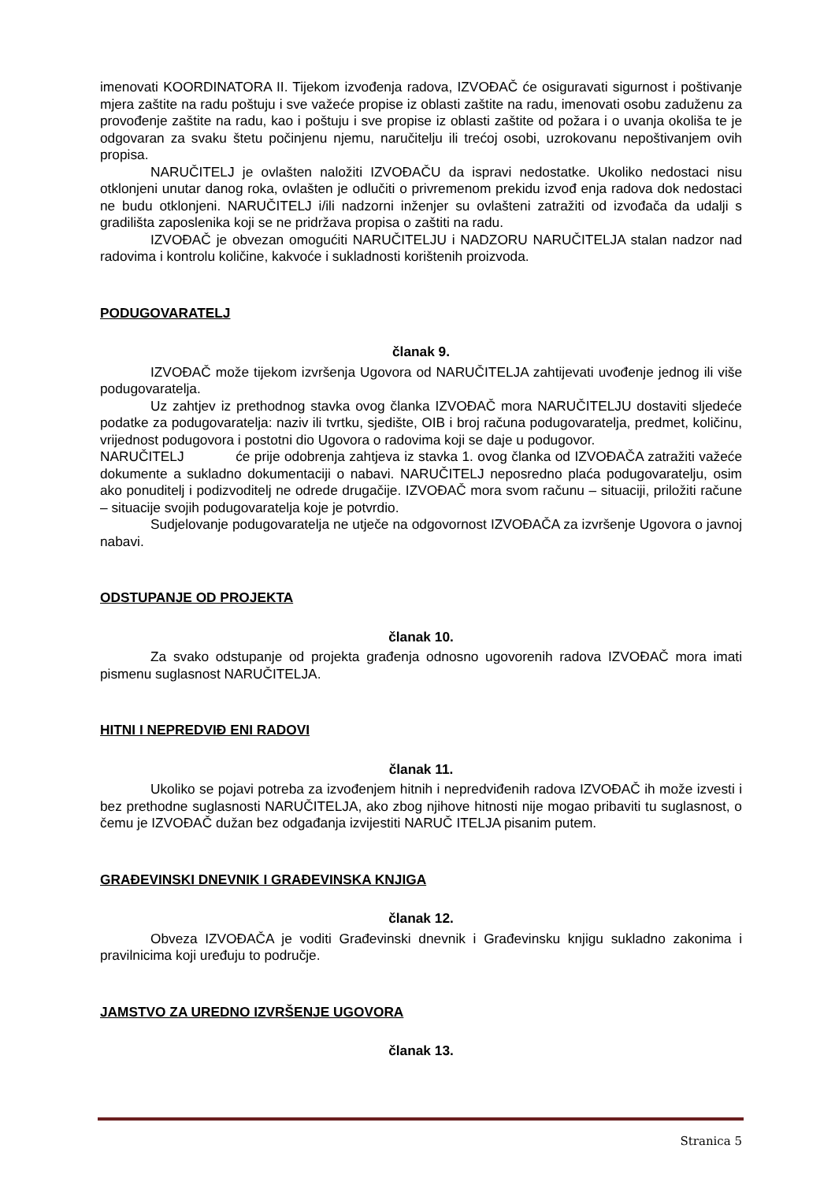imenovati KOORDINATORA II. Tijekom izvođenja radova, IZVOĐAČ će osiguravati sigurnost i poštivanje mjera zaštite na radu poštuju i sve važeće propise iz oblasti zaštite na radu, imenovati osobu zaduženu za provođenje zaštite na radu, kao i poštuju i sve propise iz oblasti zaštite od požara i o uvanja okoliša te je odgovaran za svaku štetu počinjenu njemu, naručitelju ili trećoj osobi, uzrokovanu nepoštivanjem ovih propisa.
NARUČITELJ je ovlašten naložiti IZVOĐAČU da ispravi nedostatke. Ukoliko nedostaci nisu otklonjeni unutar danog roka, ovlašten je odlučiti o privremenom prekidu izvođ enja radova dok nedostaci ne budu otklonjeni. NARUČITELJ i/ili nadzorni inženjer su ovlašteni zatražiti od izvođača da udalji s gradilišta zaposlenika koji se ne pridržava propisa o zaštiti na radu.
IZVOĐAČ je obvezan omogućiti NARUČITELJU i NADZORU NARUČITELJA stalan nadzor nad radovima i kontrolu količine, kakvoće i sukladnosti korištenih proizvoda.
PODUGOVARATELJ
članak 9.
IZVOĐAČ može tijekom izvršenja Ugovora od NARUČITELJA zahtijevati uvođenje jednog ili više podugovaratelja.
Uz zahtjev iz prethodnog stavka ovog članka IZVOĐAČ mora NARUČITELJU dostaviti sljedeće podatke za podugovaratelja: naziv ili tvrtku, sjedište, OIB i broj računa podugovaratelja, predmet, količinu, vrijednost podugovora i postotni dio Ugovora o radovima koji se daje u podugovor.
NARUČITELJ će prije odobrenja zahtjeva iz stavka 1. ovog članka od IZVOĐAČA zatražiti važeće dokumente a sukladno dokumentaciji o nabavi. NARUČITELJ neposredno plaća podugovaratelju, osim ako ponuditelj i podizvoditelj ne odrede drugačije. IZVOĐAČ mora svom računu – situaciji, priložiti račune – situacije svojih podugovaratelja koje je potvrdio.
Sudjelovanje podugovaratelja ne utječe na odgovornost IZVOĐAČA za izvršenje Ugovora o javnoj nabavi.
ODSTUPANJE OD PROJEKTA
članak 10.
Za svako odstupanje od projekta građenja odnosno ugovorenih radova IZVOĐAČ mora imati pismenu suglasnost NARUČITELJA.
HITNI I NEPREDVIĐ ENI RADOVI
članak 11.
Ukoliko se pojavi potreba za izvođenjem hitnih i nepredviđenih radova IZVOĐAČ ih može izvesti i bez prethodne suglasnosti NARUČITELJA, ako zbog njihove hitnosti nije mogao pribaviti tu suglasnost, o čemu je IZVOĐAČ dužan bez odgađanja izvijestiti NARUČ ITELJA pisanim putem.
GRAĐEVINSKI DNEVNIK I GRAĐEVINSKA KNJIGA
članak 12.
Obveza IZVOĐAČA je voditi Građevinski dnevnik i Građevinsku knjigu sukladno zakonima i pravilnicima koji uređuju to područje.
JAMSTVO ZA UREDNO IZVRŠENJE UGOVORA
članak 13.
Stranica 5